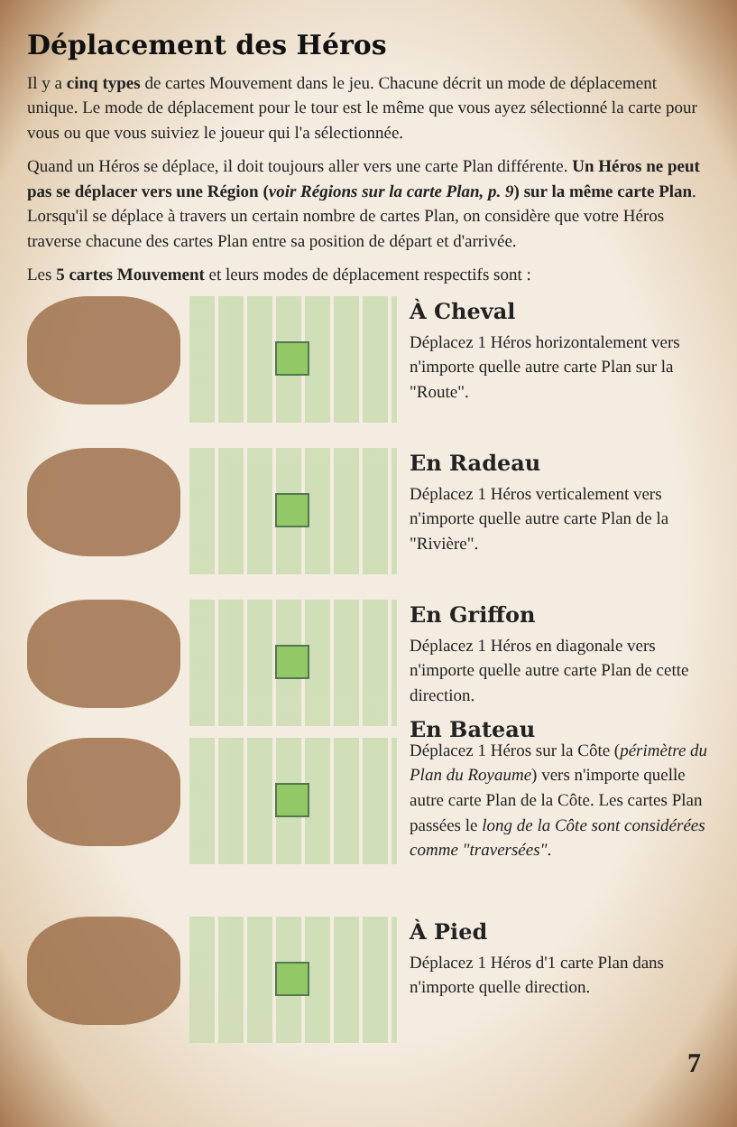Déplacement des Héros
Il y a cinq types de cartes Mouvement dans le jeu. Chacune décrit un mode de déplacement unique. Le mode de déplacement pour le tour est le même que vous ayez sélectionné la carte pour vous ou que vous suiviez le joueur qui l'a sélectionnée.
Quand un Héros se déplace, il doit toujours aller vers une carte Plan différente. Un Héros ne peut pas se déplacer vers une Région (voir Régions sur la carte Plan, p. 9) sur la même carte Plan. Lorsqu'il se déplace à travers un certain nombre de cartes Plan, on considère que votre Héros traverse chacune des cartes Plan entre sa position de départ et d'arrivée.
Les 5 cartes Mouvement et leurs modes de déplacement respectifs sont :
À Cheval
Déplacez 1 Héros horizontalement vers n'importe quelle autre carte Plan sur la "Route".
En Radeau
Déplacez 1 Héros verticalement vers n'importe quelle autre carte Plan de la "Rivière".
En Griffon
Déplacez 1 Héros en diagonale vers n'importe quelle autre carte Plan de cette direction.
En Bateau
Déplacez 1 Héros sur la Côte (périmètre du Plan du Royaume) vers n'importe quelle autre carte Plan de la Côte. Les cartes Plan passées le long de la Côte sont considérées comme "traversées".
À Pied
Déplacez 1 Héros d'1 carte Plan dans n'importe quelle direction.
7